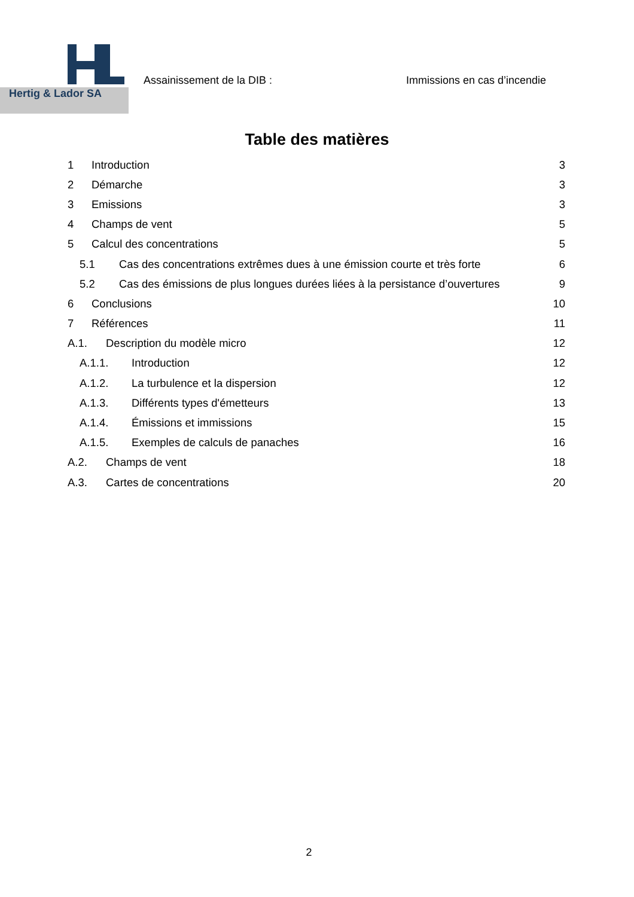Hertig & Lador SA
Assainissement de la DIB : Immissions en cas d’incendie
Table des matières
1 Introduction 3
2 Démarche 3
3 Emissions 3
4 Champs de vent 5
5 Calcul des concentrations 5
5.1 Cas des concentrations extrêmes dues à une émission courte et très forte 6
5.2 Cas des émissions de plus longues durées liées à la persistance d’ouvertures 9
6 Conclusions 10
7 Références 11
A.1. Description du modèle micro 12
A.1.1. Introduction 12
A.1.2. La turbulence et la dispersion 12
A.1.3. Différents types d'émetteurs 13
A.1.4. Émissions et immissions 15
A.1.5. Exemples de calculs de panaches 16
A.2. Champs de vent 18
A.3. Cartes de concentrations 20
2